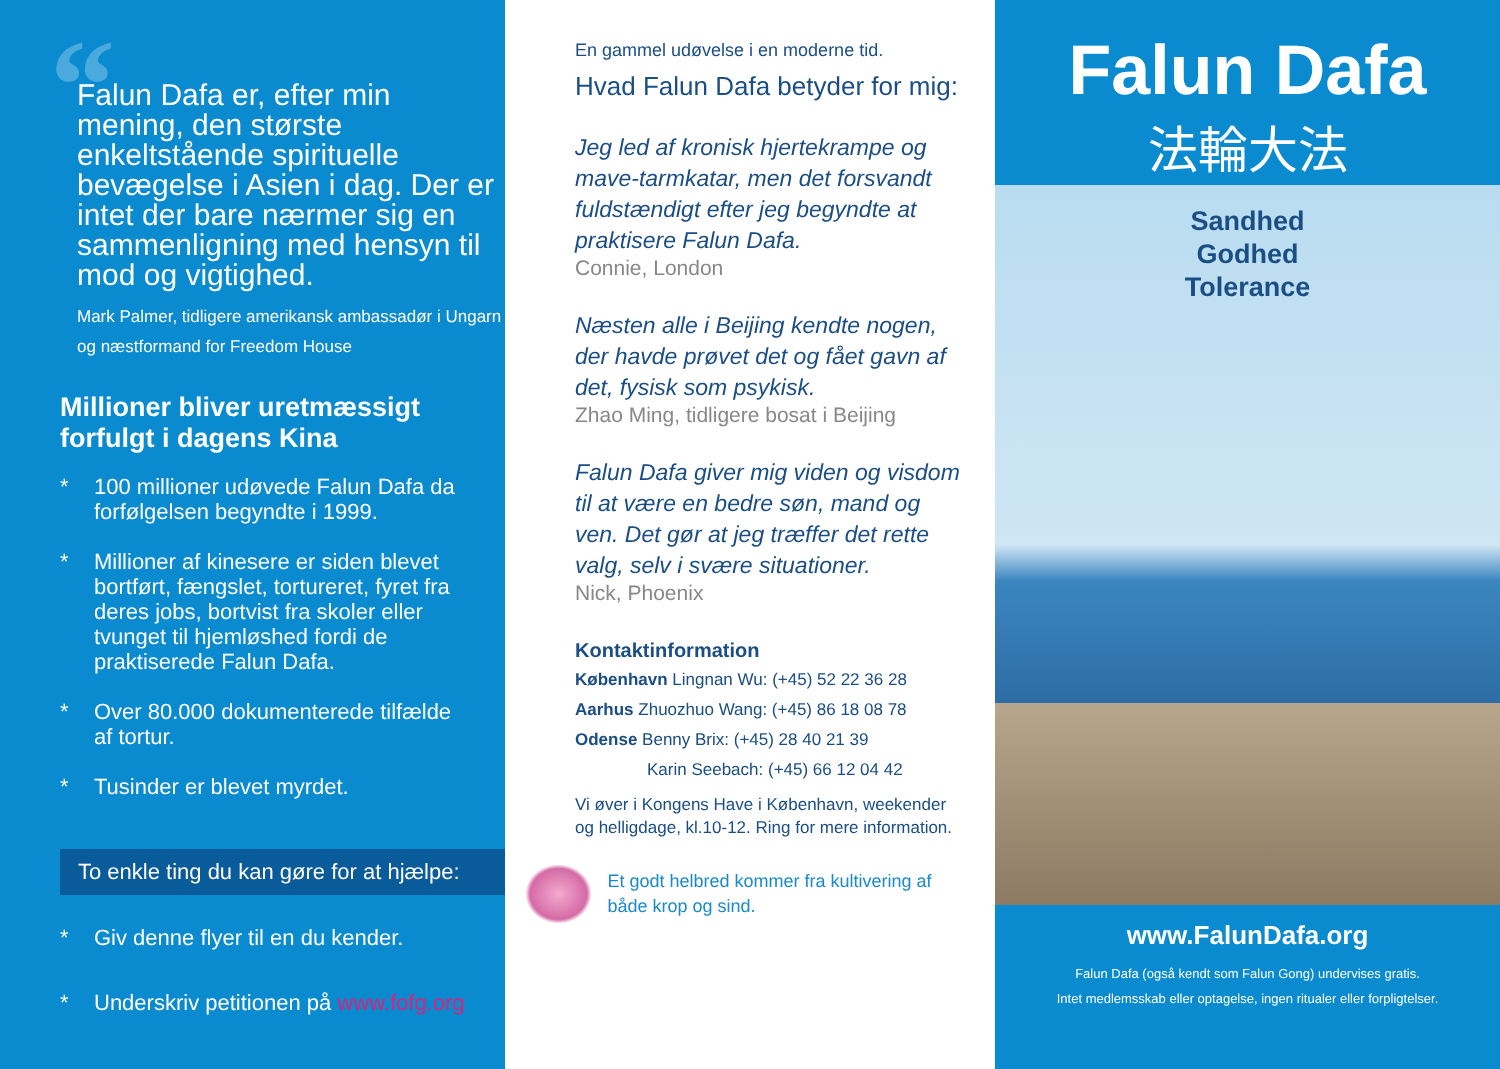“
Falun Dafa er, efter min mening, den største enkeltstående spirituelle bevægelse i Asien i dag. Der er intet der bare nærmer sig en sammenligning med hensyn til mod og vigtighed.
Mark Palmer, tidligere amerikansk ambassadør i Ungarn og næstformand for Freedom House
Millioner bliver uretmæssigt forfulgt i dagens Kina
* 100 millioner udøvede Falun Dafa da forfølgelsen begyndte i 1999.
* Millioner af kinesere er siden blevet bortført, fængslet, tortureret, fyret fra deres jobs, bortvist fra skoler eller tvunget til hjemløshed fordi de praktiserede Falun Dafa.
* Over 80.000 dokumenterede tilfælde af tortur.
* Tusinder er blevet myrdet.
To enkle ting du kan gøre for at hjælpe:
* Giv denne flyer til en du kender.
* Underskriv petitionen på www.fofg.org
En gammel udøvelse i en moderne tid.
Hvad Falun Dafa betyder for mig:
Jeg led af kronisk hjertekrampe og mave-tarmkatar, men det forsvandt fuldstændigt efter jeg begyndte at praktisere Falun Dafa.
Connie, London
Næsten alle i Beijing kendte nogen, der havde prøvet det og fået gavn af det, fysisk som psykisk.
Zhao Ming, tidligere bosat i Beijing
Falun Dafa giver mig viden og visdom til at være en bedre søn, mand og ven. Det gør at jeg træffer det rette valg, selv i svære situationer.
Nick, Phoenix
Kontaktinformation
København Lingnan Wu: (+45) 52 22 36 28
Aarhus Zhuozhuo Wang: (+45) 86 18 08 78
Odense Benny Brix: (+45) 28 40 21 39
Karin Seebach: (+45) 66 12 04 42
Vi øver i Kongens Have i København, weekender og helligdage, kl.10-12. Ring for mere information.
Et godt helbred kommer fra kultivering af både krop og sind.
Falun Dafa
法輪大法
Sandhed
Godhed
Tolerance
www.FalunDafa.org
Falun Dafa (også kendt som Falun Gong) undervises gratis.
Intet medlemsskab eller optagelse, ingen ritualer eller forpligtelser.